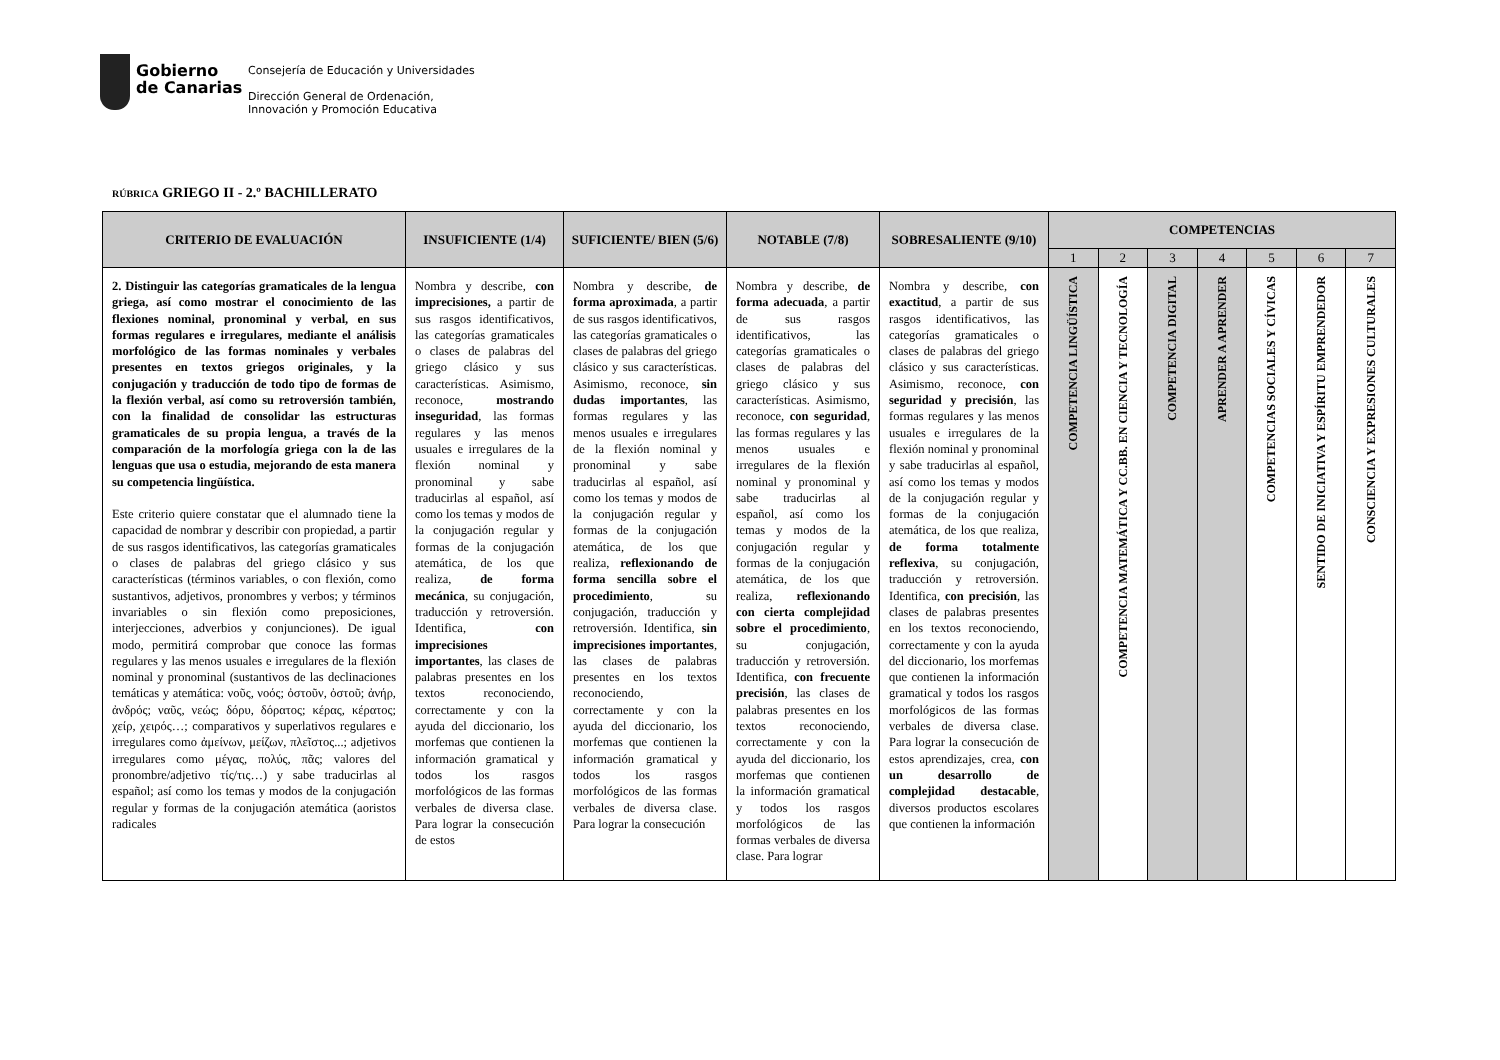Gobierno
de Canarias
Consejería de Educación y Universidades
Dirección General de Ordenación,
Innovación y Promoción Educativa
RÚBRICA GRIEGO II - 2.º BACHILLERATO
| CRITERIO DE EVALUACIÓN | INSUFICIENTE (1/4) | SUFICIENTE/ BIEN (5/6) | NOTABLE (7/8) | SOBRESALIENTE (9/10) | COMPETENCIAS | | | | | | |
| --- | --- | --- | --- | --- | --- | --- | --- | --- | --- | --- | --- |
| | | | | | 1 | 2 | 3 | 4 | 5 | 6 | 7 |
| 2. Distinguir las categorías gramaticales de la lengua griega, así como mostrar el conocimiento de las flexiones nominal, pronominal y verbal, en sus formas regulares e irregulares, mediante el análisis morfológico de las formas nominales y verbales presentes en textos griegos originales, y la conjugación y traducción de todo tipo de formas de la flexión verbal, así como su retroversión también, con la finalidad de consolidar las estructuras gramaticales de su propia lengua, a través de la comparación de la morfología griega con la de las lenguas que usa o estudia, mejorando de esta manera su competencia lingüística. Este criterio quiere constatar que el alumnado tiene la capacidad de nombrar y describir con propiedad, a partir de sus rasgos identificativos, las categorías gramaticales o clases de palabras del griego clásico y sus características (términos variables, o con flexión, como sustantivos, adjetivos, pronombres y verbos; y términos invariables o sin flexión como preposiciones, interjecciones, adverbios y conjunciones). De igual modo, permitirá comprobar que conoce las formas regulares y las menos usuales e irregulares de la flexión nominal y pronominal (sustantivos de las declinaciones temáticas y atemática: νοῦς, νοός; ὀστοῦν, ὀστοῦ; ἀνήρ, ἀνδρός; ναῦς, νεώς; δόρυ, δόρατος; κέρας, κέρατος; χείρ, χειρός…; comparativos y superlativos regulares e irregulares como ἀμείνων, μείζων, πλεῖστος...; adjetivos irregulares como μέγας, πολύς, πᾶς; valores del pronombre/adjetivo τίς/τις…) y sabe traducirlas al español; así como los temas y modos de la conjugación regular y formas de la conjugación atemática (aoristos radicales | Nombra y describe, con imprecisiones, a partir de sus rasgos identificativos, las categorías gramaticales o clases de palabras del griego clásico y sus características. Asimismo, reconoce, mostrando inseguridad , las formas regulares y las menos usuales e irregulares de la flexión nominal y pronominal y sabe traducirlas al español, así como los temas y modos de la conjugación regular y formas de la conjugación atemática, de los que realiza, de forma mecánica , su conjugación, traducción y retroversión. Identifica, con imprecisiones importantes , las clases de palabras presentes en los textos reconociendo, correctamente y con la ayuda del diccionario, los morfemas que contienen la información gramatical y todos los rasgos morfológicos de las formas verbales de diversa clase. Para lograr la consecución de estos | Nombra y describe, de forma aproximada , a partir de sus rasgos identificativos, las categorías gramaticales o clases de palabras del griego clásico y sus características. Asimismo, reconoce, sin dudas importantes , las formas regulares y las menos usuales e irregulares de la flexión nominal y pronominal y sabe traducirlas al español, así como los temas y modos de la conjugación regular y formas de la conjugación atemática, de los que realiza, reflexionando de forma sencilla sobre el procedimiento , su conjugación, traducción y retroversión. Identifica, sin imprecisiones importantes , las clases de palabras presentes en los textos reconociendo, correctamente y con la ayuda del diccionario, los morfemas que contienen la información gramatical y todos los rasgos morfológicos de las formas verbales de diversa clase. Para lograr la consecución | Nombra y describe, de forma adecuada , a partir de sus rasgos identificativos, las categorías gramaticales o clases de palabras del griego clásico y sus características. Asimismo, reconoce, con seguridad , las formas regulares y las menos usuales e irregulares de la flexión nominal y pronominal y sabe traducirlas al español, así como los temas y modos de la conjugación regular y formas de la conjugación atemática, de los que realiza, reflexionando con cierta complejidad sobre el procedimiento , su conjugación, traducción y retroversión. Identifica, con frecuente precisión , las clases de palabras presentes en los textos reconociendo, correctamente y con la ayuda del diccionario, los morfemas que contienen la información gramatical y todos los rasgos morfológicos de las formas verbales de diversa clase. Para lograr | Nombra y describe, con exactitud , a partir de sus rasgos identificativos, las categorías gramaticales o clases de palabras del griego clásico y sus características. Asimismo, reconoce, con seguridad y precisión , las formas regulares y las menos usuales e irregulares de la flexión nominal y pronominal y sabe traducirlas al español, así como los temas y modos de la conjugación regular y formas de la conjugación atemática, de los que realiza, de forma totalmente reflexiva , su conjugación, traducción y retroversión. Identifica, con precisión , las clases de palabras presentes en los textos reconociendo, correctamente y con la ayuda del diccionario, los morfemas que contienen la información gramatical y todos los rasgos morfológicos de las formas verbales de diversa clase. Para lograr la consecución de estos aprendizajes, crea, con un desarrollo de complejidad destacable , diversos productos escolares que contienen la información | COMPETENCIA LINGÜÍSTICA | COMPETENCIA MATEMÁTICA Y CC.BB. EN CIENCIA Y TECNOLOGÍA | COMPETENCIA DIGITAL | APRENDER A APRENDER | COMPETENCIAS SOCIALES Y CÍVICAS | SENTIDO DE INICIATIVA Y ESPÍRITU EMPRENDEDOR | CONSCIENCIA Y EXPRESIONES CULTURALES |